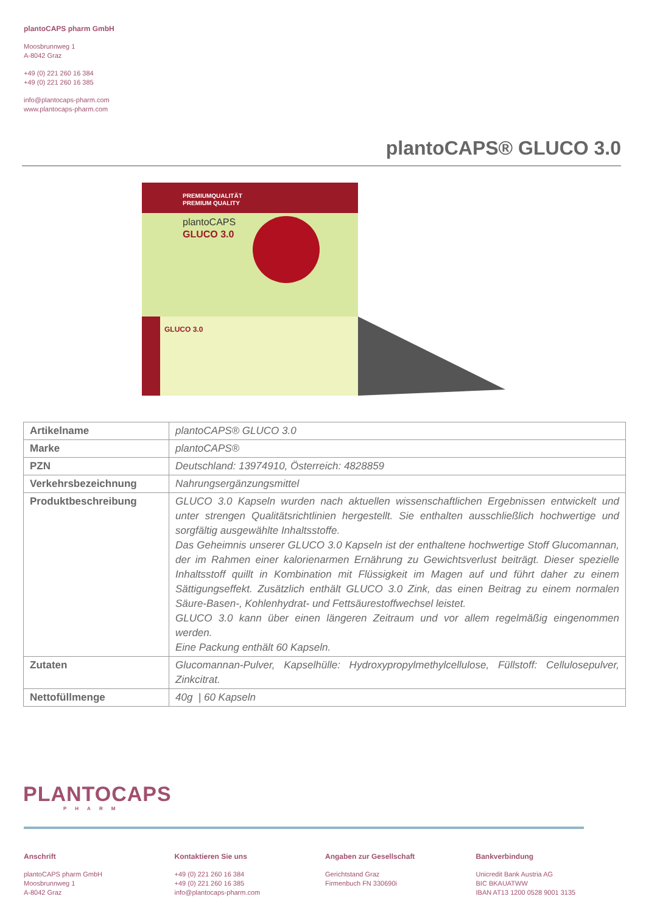plantoCAPS pharm GmbH
Moosbrunnweg 1
A-8042 Graz
+49 (0) 221 260 16 384
+49 (0) 221 260 16 385
info@plantocaps-pharm.com
www.plantocaps-pharm.com
plantoCAPS® GLUCO 3.0
PREMIUMQUALITÄT
PREMIUM QUALITY
plantoCAPS
GLUCO 3.0
GLUCO 3.0
| Artikelname | plantoCAPS® GLUCO 3.0 |
| Marke | plantoCAPS® |
| PZN | Deutschland: 13974910, Österreich: 4828859 |
| Verkehrsbezeichnung | Nahrungsergänzungsmittel |
| Produktbeschreibung | GLUCO 3.0 Kapseln wurden nach aktuellen wissenschaftlichen Ergebnissen entwickelt und unter strengen Qualitätsrichtlinien hergestellt. Sie enthalten ausschließlich hochwertige und sorgfältig ausgewählte Inhaltsstoffe. Das Geheimnis unserer GLUCO 3.0 Kapseln ist der enthaltene hochwertige Stoff Glucomannan, der im Rahmen einer kalorienarmen Ernährung zu Gewichtsverlust beiträgt. Dieser spezielle Inhaltsstoff quillt in Kombination mit Flüssigkeit im Magen auf und führt daher zu einem Sättigungseffekt. Zusätzlich enthält GLUCO 3.0 Zink, das einen Beitrag zu einem normalen Säure-Basen-, Kohlenhydrat- und Fettsäurestoffwechsel leistet. GLUCO 3.0 kann über einen längeren Zeitraum und vor allem regelmäßig eingenommen werden. Eine Packung enthält 60 Kapseln. |
| Zutaten | Glucomannan-Pulver, Kapselhülle: Hydroxypropylmethylcellulose, Füllstoff: Cellulosepulver, Zinkcitrat. |
| Nettofüllmenge | 40g / 60 Kapseln |
PLANTOCAPS
PHARM
Anschrift
plantoCAPS pharm GmbH
Moosbrunnweg 1
A-8042 Graz
Kontaktieren Sie uns
+49 (0) 221 260 16 384
+49 (0) 221 260 16 385
info@plantocaps-pharm.com
Angaben zur Gesellschaft
Gerichtstand Graz
Firmenbuch FN 330690i
Bankverbindung
Unicredit Bank Austria AG
BIC BKAUATWW
IBAN AT13 1200 0528 9001 3135